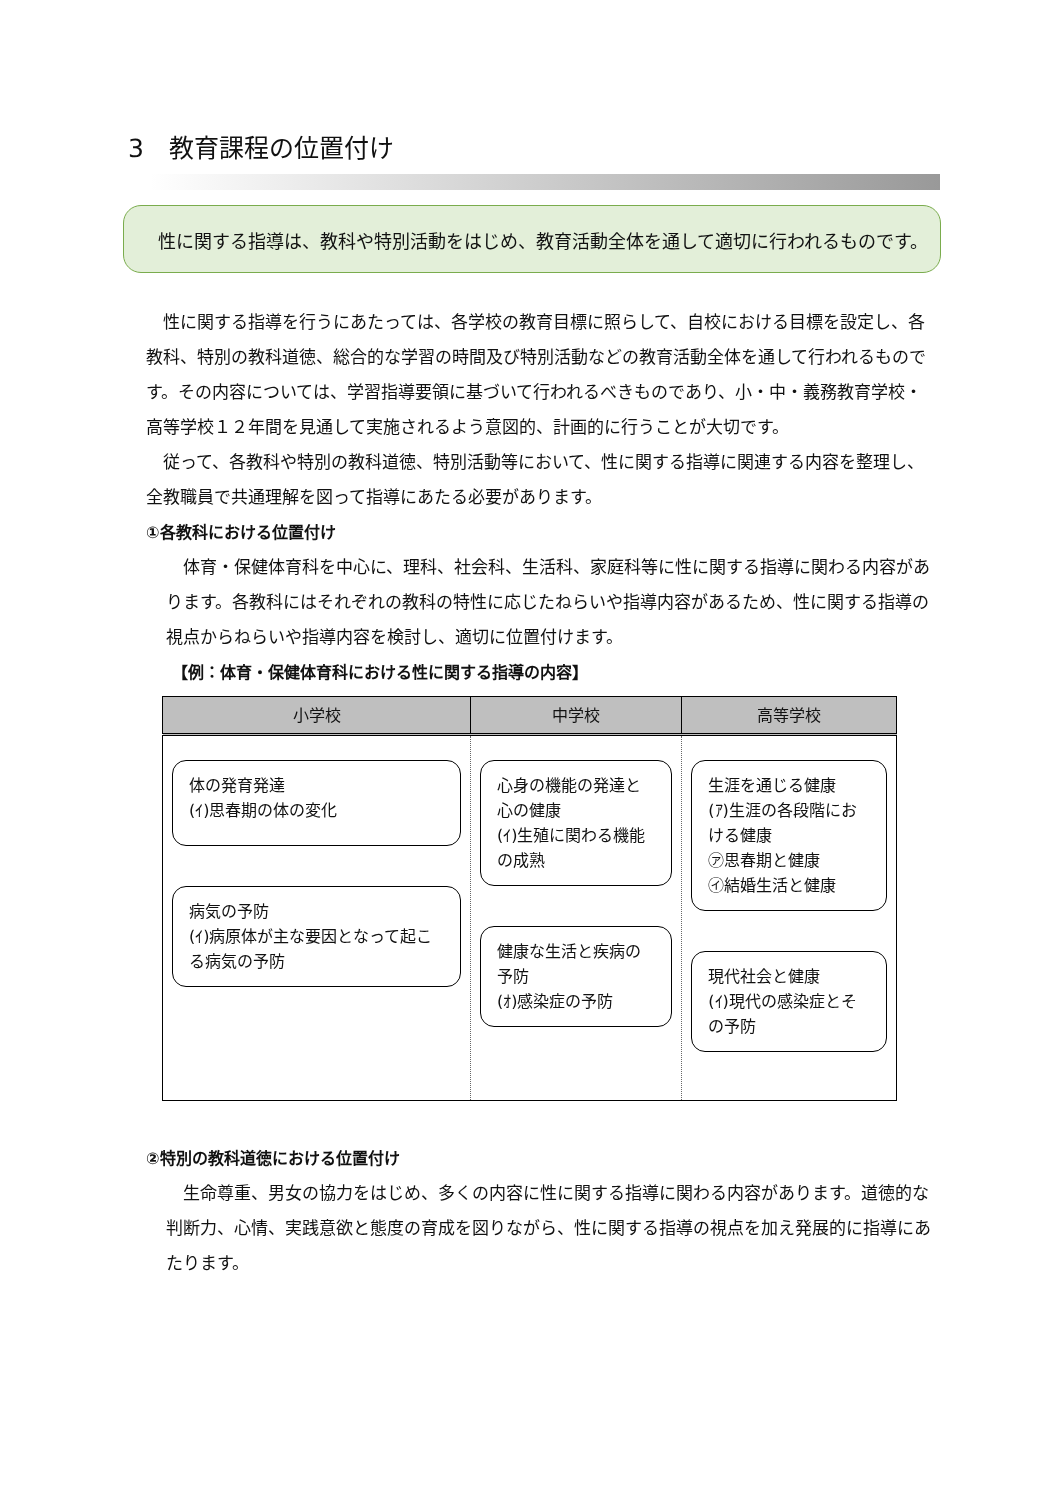3　教育課程の位置付け
　性に関する指導は、教科や特別活動をはじめ、教育活動全体を通して適切に行われるものです。
性に関する指導を行うにあたっては、各学校の教育目標に照らして、自校における目標を設定し、各教科、特別の教科道徳、総合的な学習の時間及び特別活動などの教育活動全体を通して行われるものです。その内容については、学習指導要領に基づいて行われるべきものであり、小・中・義務教育学校・高等学校１２年間を見通して実施されるよう意図的、計画的に行うことが大切です。
従って、各教科や特別の教科道徳、特別活動等において、性に関する指導に関連する内容を整理し、全教職員で共通理解を図って指導にあたる必要があります。
①各教科における位置付け
体育・保健体育科を中心に、理科、社会科、生活科、家庭科等に性に関する指導に関わる内容があります。各教科にはそれぞれの教科の特性に応じたねらいや指導内容があるため、性に関する指導の視点からねらいや指導内容を検討し、適切に位置付けます。
【例：体育・保健体育科における性に関する指導の内容】
| 小学校 | 中学校 | 高等学校 |
| --- | --- | --- |
| 体の発育発達 (ｲ)思春期の体の変化 病気の予防 (ｲ)病原体が主な要因となって起こる病気の予防 | 心身の機能の発達と心の健康 (ｲ)生殖に関わる機能の成熟 健康な生活と疾病の予防 (ｵ)感染症の予防 | 生涯を通じる健康 (ｱ)生涯の各段階における健康 ㋐思春期と健康 ㋑結婚生活と健康 現代社会と健康 (ｲ)現代の感染症とその予防 |
②特別の教科道徳における位置付け
生命尊重、男女の協力をはじめ、多くの内容に性に関する指導に関わる内容があります。道徳的な判断力、心情、実践意欲と態度の育成を図りながら、性に関する指導の視点を加え発展的に指導にあたります。